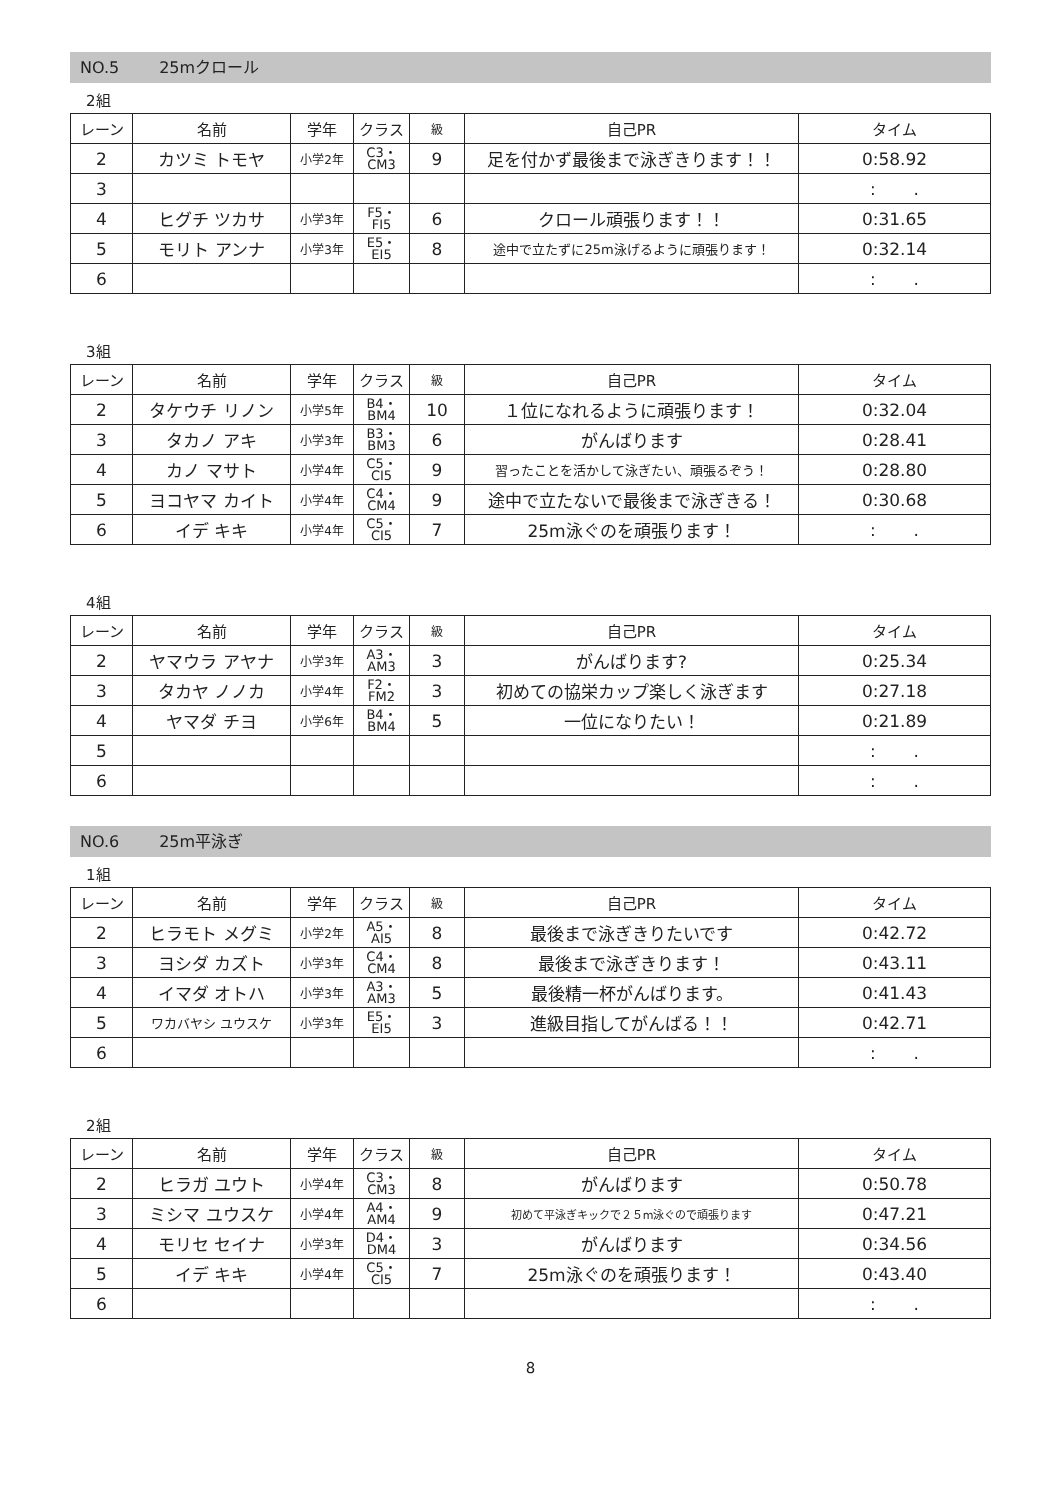NO.5 25mクロール
2組
| レーン | 名前 | 学年 | クラス | 級 | 自己PR | タイム |
| --- | --- | --- | --- | --- | --- | --- |
| 2 | カツミ トモヤ | 小学2年 | C3・ CM3 | 9 | 足を付かず最後まで泳ぎきります！！ | 0:58.92 |
| 3 | | | | | | : . |
| 4 | ヒグチ ツカサ | 小学3年 | F5・ FI5 | 6 | クロール頑張ります！！ | 0:31.65 |
| 5 | モリト アンナ | 小学3年 | E5・ EI5 | 8 | 途中で立たずに25m泳げるように頑張ります！ | 0:32.14 |
| 6 | | | | | | : . |
3組
| レーン | 名前 | 学年 | クラス | 級 | 自己PR | タイム |
| --- | --- | --- | --- | --- | --- | --- |
| 2 | タケウチ リノン | 小学5年 | B4・ BM4 | 10 | １位になれるように頑張ります！ | 0:32.04 |
| 3 | タカノ アキ | 小学3年 | B3・ BM3 | 6 | がんばります | 0:28.41 |
| 4 | カノ マサト | 小学4年 | C5・ CI5 | 9 | 習ったことを活かして泳ぎたい、頑張るぞう！ | 0:28.80 |
| 5 | ヨコヤマ カイト | 小学4年 | C4・ CM4 | 9 | 途中で立たないで最後まで泳ぎきる！ | 0:30.68 |
| 6 | イデ キキ | 小学4年 | C5・ CI5 | 7 | 25m泳ぐのを頑張ります！ | : . |
4組
| レーン | 名前 | 学年 | クラス | 級 | 自己PR | タイム |
| --- | --- | --- | --- | --- | --- | --- |
| 2 | ヤマウラ アヤナ | 小学3年 | A3・ AM3 | 3 | がんばります? | 0:25.34 |
| 3 | タカヤ ノノカ | 小学4年 | F2・ FM2 | 3 | 初めての協栄カップ楽しく泳ぎます | 0:27.18 |
| 4 | ヤマダ チヨ | 小学6年 | B4・ BM4 | 5 | 一位になりたい！ | 0:21.89 |
| 5 | | | | | | : . |
| 6 | | | | | | : . |
NO.6 25m平泳ぎ
1組
| レーン | 名前 | 学年 | クラス | 級 | 自己PR | タイム |
| --- | --- | --- | --- | --- | --- | --- |
| 2 | ヒラモト メグミ | 小学2年 | A5・ AI5 | 8 | 最後まで泳ぎきりたいです | 0:42.72 |
| 3 | ヨシダ カズト | 小学3年 | C4・ CM4 | 8 | 最後まで泳ぎきります！ | 0:43.11 |
| 4 | イマダ オトハ | 小学3年 | A3・ AM3 | 5 | 最後精一杯がんばります。 | 0:41.43 |
| 5 | ワカバヤシ ユウスケ | 小学3年 | E5・ EI5 | 3 | 進級目指してがんばる！！ | 0:42.71 |
| 6 | | | | | | : . |
2組
| レーン | 名前 | 学年 | クラス | 級 | 自己PR | タイム |
| --- | --- | --- | --- | --- | --- | --- |
| 2 | ヒラガ ユウト | 小学4年 | C3・ CM3 | 8 | がんばります | 0:50.78 |
| 3 | ミシマ ユウスケ | 小学4年 | A4・ AM4 | 9 | 初めて平泳ぎキックで２５m泳ぐので頑張ります | 0:47.21 |
| 4 | モリセ セイナ | 小学3年 | D4・ DM4 | 3 | がんばります | 0:34.56 |
| 5 | イデ キキ | 小学4年 | C5・ CI5 | 7 | 25m泳ぐのを頑張ります！ | 0:43.40 |
| 6 | | | | | | : . |
8